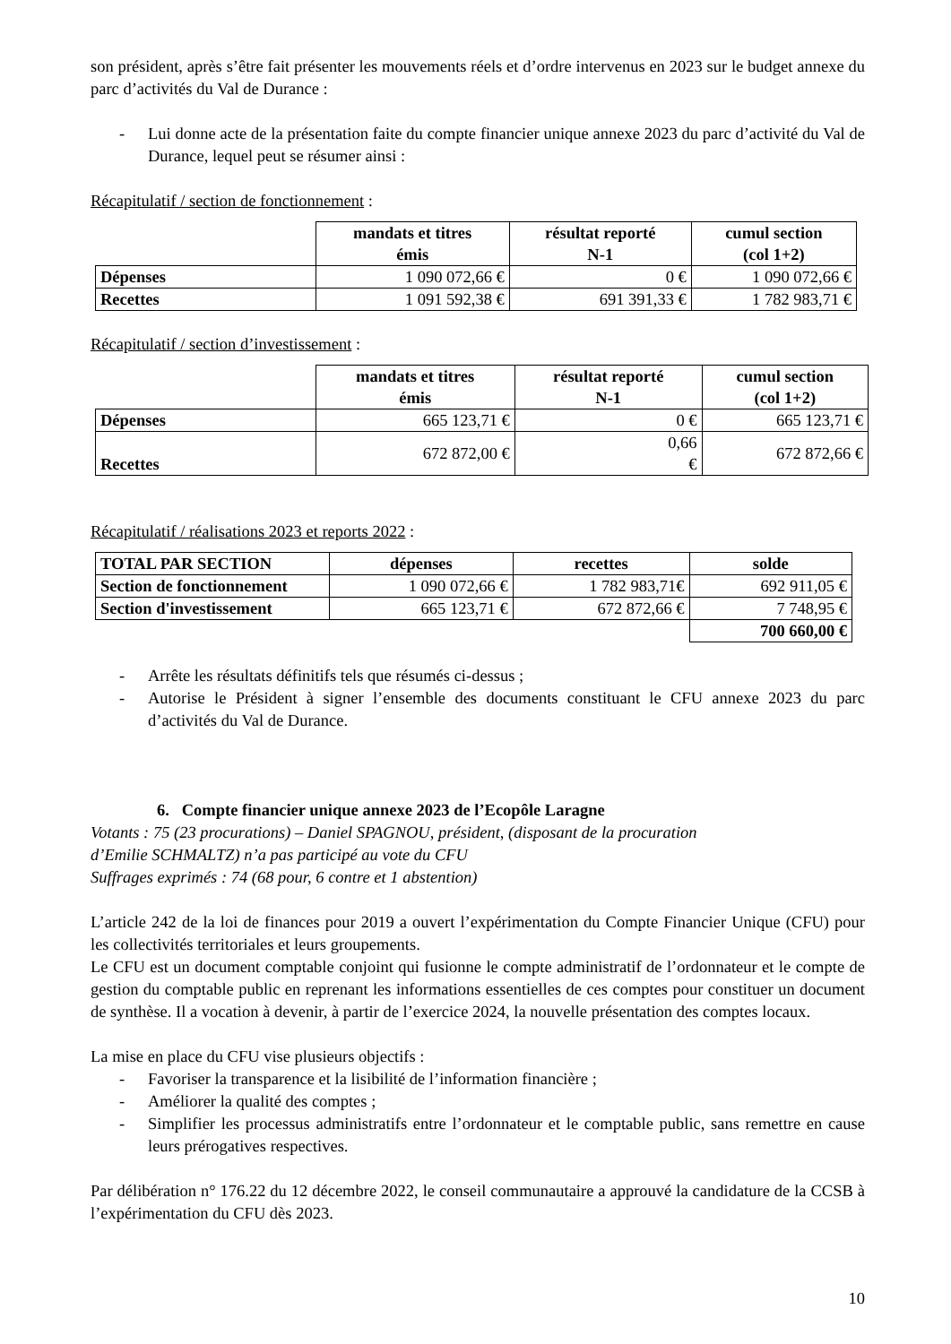son président, après s’être fait présenter les mouvements réels et d’ordre intervenus en 2023 sur le budget annexe du parc d’activités du Val de Durance :
- Lui donne acte de la présentation faite du compte financier unique annexe 2023 du parc d’activité du Val de Durance, lequel peut se résumer ainsi :
Récapitulatif / section de fonctionnement :
| | mandats et titres émis | résultat reporté N-1 | cumul section (col 1+2) |
| --- | --- | --- | --- |
| Dépenses | 1 090 072,66 € | 0 € | 1 090 072,66 € |
| Recettes | 1 091 592,38 € | 691 391,33 € | 1 782 983,71 € |
Récapitulatif / section d’investissement :
| | mandats et titres émis | résultat reporté N-1 | cumul section (col 1+2) |
| --- | --- | --- | --- |
| Dépenses | 665 123,71 € | 0 € | 665 123,71 € |
| Recettes | 672 872,00 € | 0,66 € | 672 872,66 € |
Récapitulatif / réalisations 2023 et reports 2022 :
| TOTAL PAR SECTION | dépenses | recettes | solde |
| Section de fonctionnement | 1 090 072,66 € | 1 782 983,71€ | 692 911,05 € |
| Section d'investissement | 665 123,71 € | 672 872,66 € | 7 748,95 € |
| | | | 700 660,00 € |
- Arrête les résultats définitifs tels que résumés ci-dessus ;
- Autorise le Président à signer l’ensemble des documents constituant le CFU annexe 2023 du parc d’activités du Val de Durance.
6. Compte financier unique annexe 2023 de l’Ecopôle Laragne
Votants : 75 (23 procurations) – Daniel SPAGNOU, président, (disposant de la procuration
d’Emilie SCHMALTZ) n’a pas participé au vote du CFU
Suffrages exprimés : 74 (68 pour, 6 contre et 1 abstention)
L’article 242 de la loi de finances pour 2019 a ouvert l’expérimentation du Compte Financier Unique (CFU) pour les collectivités territoriales et leurs groupements.
Le CFU est un document comptable conjoint qui fusionne le compte administratif de l’ordonnateur et le compte de gestion du comptable public en reprenant les informations essentielles de ces comptes pour constituer un document de synthèse. Il a vocation à devenir, à partir de l’exercice 2024, la nouvelle présentation des comptes locaux.
La mise en place du CFU vise plusieurs objectifs :
- Favoriser la transparence et la lisibilité de l’information financière ;
- Améliorer la qualité des comptes ;
- Simplifier les processus administratifs entre l’ordonnateur et le comptable public, sans remettre en cause leurs prérogatives respectives.
Par délibération n° 176.22 du 12 décembre 2022, le conseil communautaire a approuvé la candidature de la CCSB à l’expérimentation du CFU dès 2023.
10